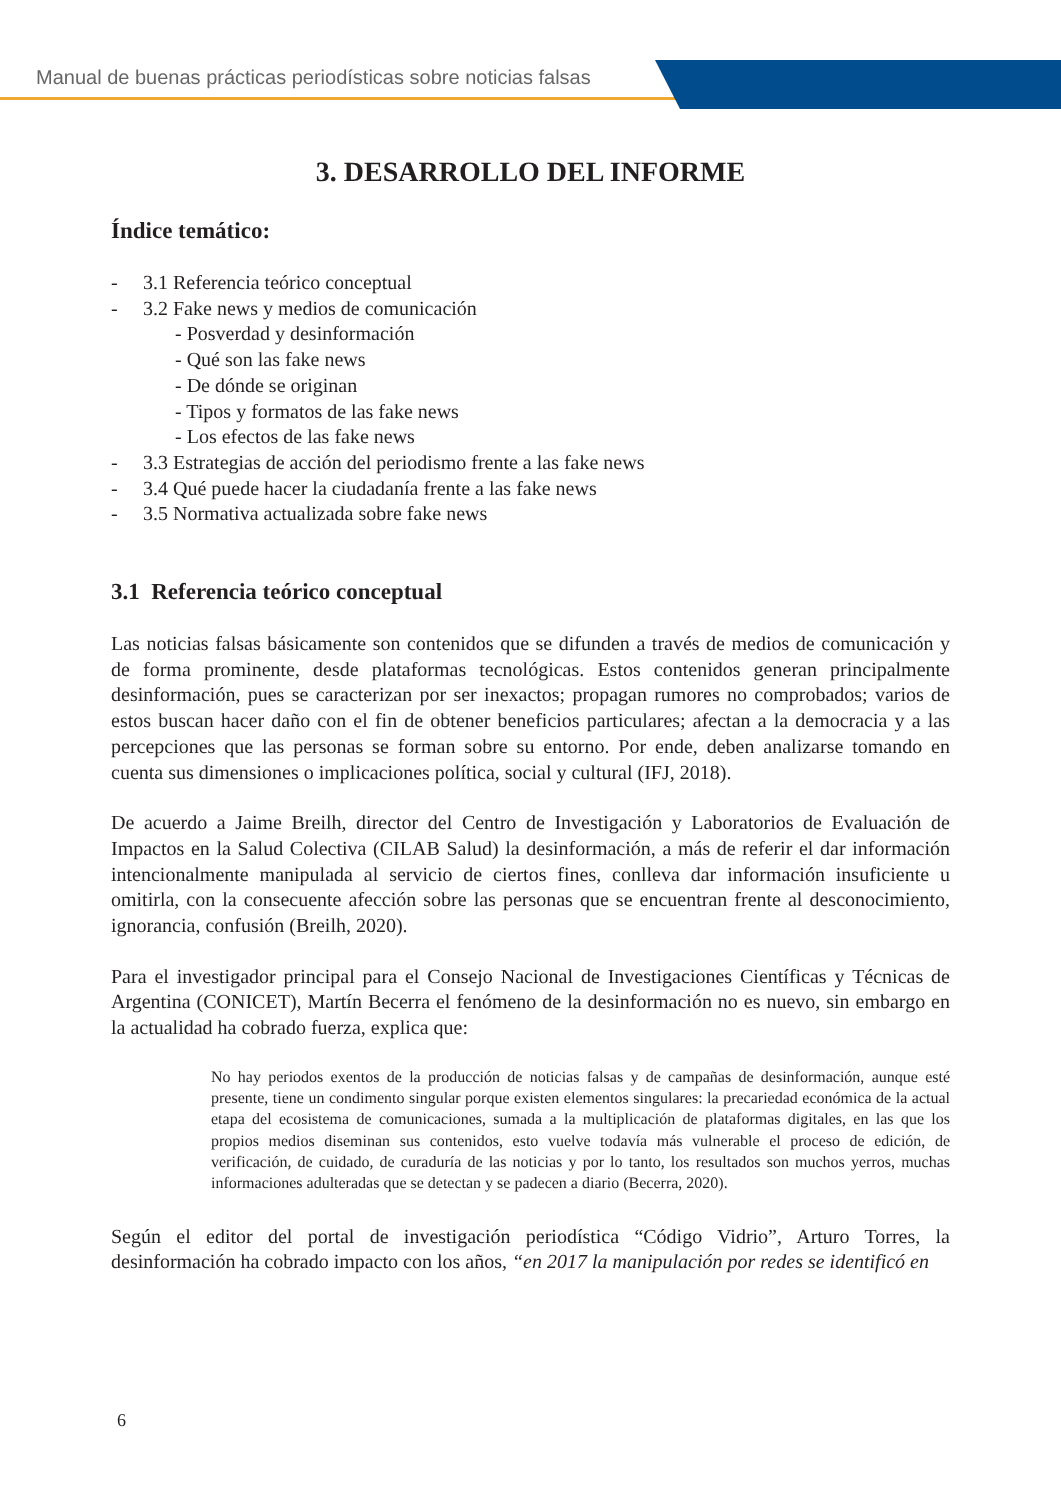Manual de buenas prácticas periodísticas sobre noticias falsas
3. DESARROLLO DEL INFORME
Índice temático:
- 3.1 Referencia teórico conceptual
- 3.2 Fake news y medios de comunicación
- Posverdad y desinformación
- Qué son las fake news
- De dónde se originan
- Tipos y formatos de las fake news
- Los efectos de las fake news
- 3.3 Estrategias de acción del periodismo frente a las fake news
- 3.4 Qué puede hacer la ciudadanía frente a las fake news
- 3.5 Normativa actualizada sobre fake news
3.1 Referencia teórico conceptual
Las noticias falsas básicamente son contenidos que se difunden a través de medios de comunicación y de forma prominente, desde plataformas tecnológicas. Estos contenidos generan principalmente desinformación, pues se caracterizan por ser inexactos; propagan rumores no comprobados; varios de estos buscan hacer daño con el fin de obtener beneficios particulares; afectan a la democracia y a las percepciones que las personas se forman sobre su entorno. Por ende, deben analizarse tomando en cuenta sus dimensiones o implicaciones política, social y cultural (IFJ, 2018).
De acuerdo a Jaime Breilh, director del Centro de Investigación y Laboratorios de Evaluación de Impactos en la Salud Colectiva (CILAB Salud) la desinformación, a más de referir el dar información intencionalmente manipulada al servicio de ciertos fines, conlleva dar información insuficiente u omitirla, con la consecuente afección sobre las personas que se encuentran frente al desconocimiento, ignorancia, confusión (Breilh, 2020).
Para el investigador principal para el Consejo Nacional de Investigaciones Científicas y Técnicas de Argentina (CONICET), Martín Becerra el fenómeno de la desinformación no es nuevo, sin embargo en la actualidad ha cobrado fuerza, explica que:
No hay periodos exentos de la producción de noticias falsas y de campañas de desinformación, aunque esté presente, tiene un condimento singular porque existen elementos singulares: la precariedad económica de la actual etapa del ecosistema de comunicaciones, sumada a la multiplicación de plataformas digitales, en las que los propios medios diseminan sus contenidos, esto vuelve todavía más vulnerable el proceso de edición, de verificación, de cuidado, de curaduría de las noticias y por lo tanto, los resultados son muchos yerros, muchas informaciones adulteradas que se detectan y se padecen a diario (Becerra, 2020).
Según el editor del portal de investigación periodística “Código Vidrio”, Arturo Torres, la desinformación ha cobrado impacto con los años, “en 2017 la manipulación por redes se identificó en
6